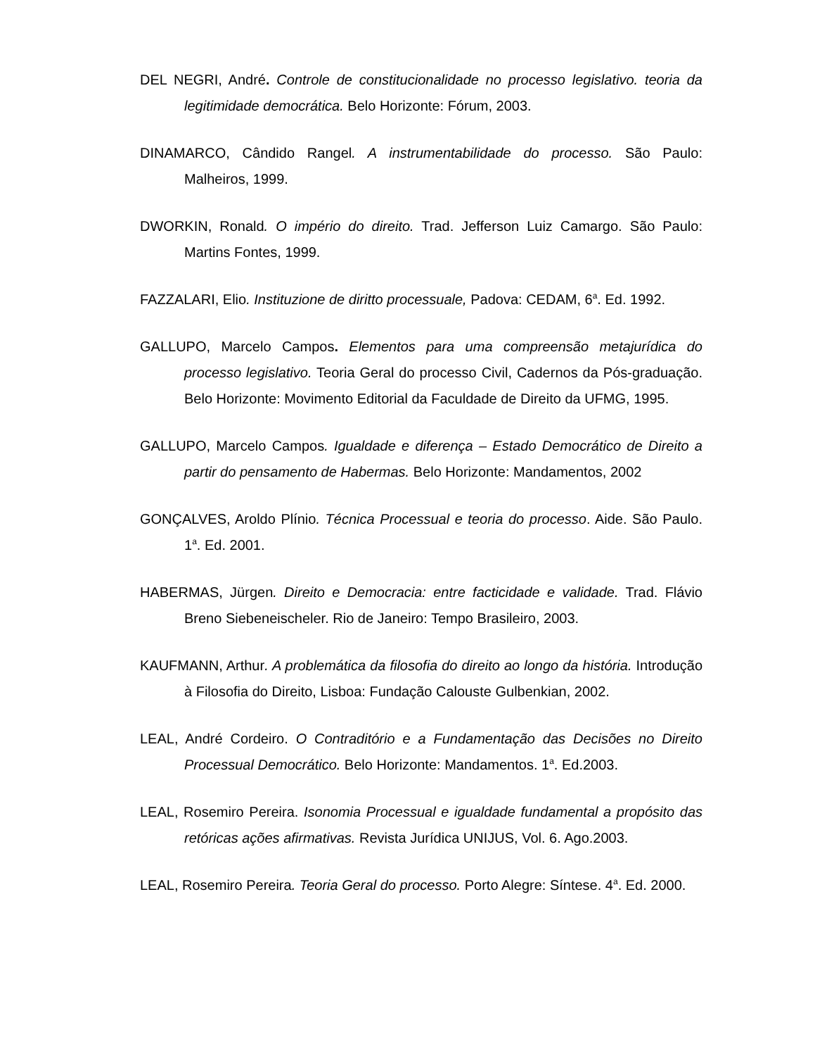DEL NEGRI, André. Controle de constitucionalidade no processo legislativo. teoria da legitimidade democrática. Belo Horizonte: Fórum, 2003.
DINAMARCO, Cândido Rangel. A instrumentabilidade do processo. São Paulo: Malheiros, 1999.
DWORKIN, Ronald. O império do direito. Trad. Jefferson Luiz Camargo. São Paulo: Martins Fontes, 1999.
FAZZALARI, Elio. Instituzione de diritto processuale, Padova: CEDAM, 6<sup>a</sup>. Ed. 1992.
GALLUPO, Marcelo Campos. Elementos para uma compreensão metajurídica do processo legislativo. Teoria Geral do processo Civil, Cadernos da Pós-graduação. Belo Horizonte: Movimento Editorial da Faculdade de Direito da UFMG, 1995.
GALLUPO, Marcelo Campos. Igualdade e diferença – Estado Democrático de Direito a partir do pensamento de Habermas. Belo Horizonte: Mandamentos, 2002
GONÇALVES, Aroldo Plínio. Técnica Processual e teoria do processo. Aide. São Paulo. 1<sup>a</sup>. Ed. 2001.
HABERMAS, Jürgen. Direito e Democracia: entre facticidade e validade. Trad. Flávio Breno Siebeneischeler. Rio de Janeiro: Tempo Brasileiro, 2003.
KAUFMANN, Arthur. A problemática da filosofia do direito ao longo da história. Introdução à Filosofia do Direito, Lisboa: Fundação Calouste Gulbenkian, 2002.
LEAL, André Cordeiro. O Contraditório e a Fundamentação das Decisões no Direito Processual Democrático. Belo Horizonte: Mandamentos. 1<sup>a</sup>. Ed.2003.
LEAL, Rosemiro Pereira. Isonomia Processual e igualdade fundamental a propósito das retóricas ações afirmativas. Revista Jurídica UNIJUS, Vol. 6. Ago.2003.
LEAL, Rosemiro Pereira. Teoria Geral do processo. Porto Alegre: Síntese. 4<sup>a</sup>. Ed. 2000.